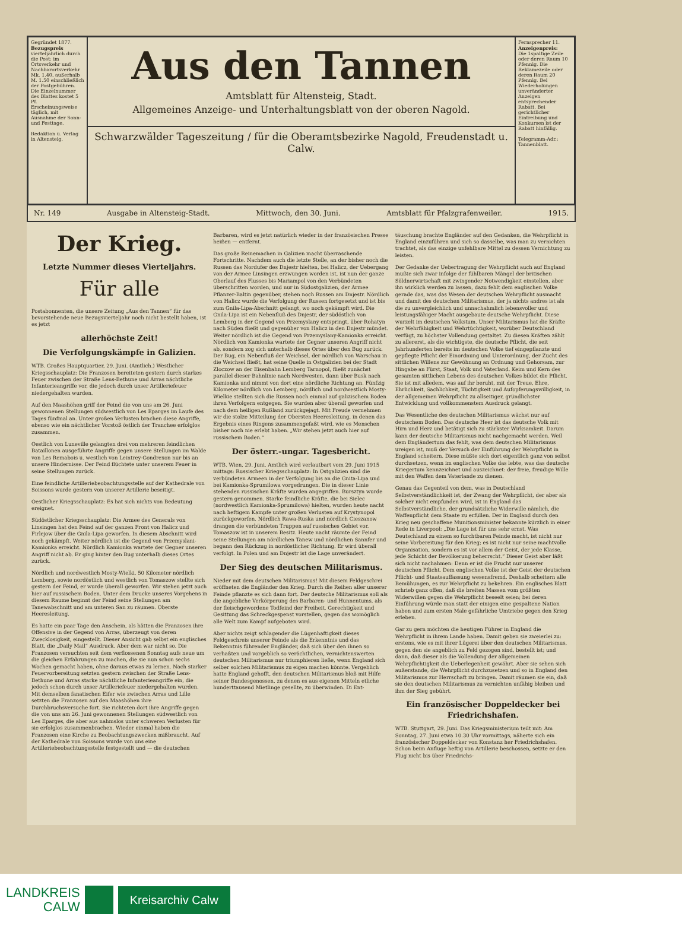Gegründet 1877.
Bezugspreis
vierteljährlich durch die Post: im Ortsverkehr und Nachbarortsverkehr Mk. 1.40, außerhalb M. 1.50 einschließlich der Postgebühren. Die Einzelnummer des Blattes kostet 5 Pf. Erscheinungsweise täglich, mit Ausnahme der Sonn- und Festtage.
Redaktion u. Verlag in Altensteig.
Aus den Tannen
Amtsblatt für Altensteig, Stadt.
Allgemeines Anzeige- und Unterhaltungsblatt von der oberen Nagold.
Schwarzwälder Tageszeitung / für die Oberamtsbezirke Nagold, Freudenstadt u. Calw.
Fernsprecher 11.
Anzeigenpreis:
Die 1spaltige Zeile oder deren Raum 10 Pfennig. Die Reklamezeile oder deren Raum 20 Pfennig. Bei Wiederholungen unveränderter Anzeigen entsprechender Rabatt. Bei gerichtlicher Eintreibung und Konkursen ist der Rabatt hinfällig.
Telegramm-Adr.: Tannenblatt.
Nr. 149 Ausgabe in Altensteig-Stadt. Mittwoch, den 30. Juni. Amtsblatt für Pfalzgrafenweiler. 1915.
Der Krieg.
Letzte Nummer dieses Vierteljahrs.
Für alle
Postabonnenten, die unsere Zeitung „Aus den Tannen“ für das bevorstehende neue Bezugsvierteljahr noch nicht bestellt haben, ist es jetzt
allerhöchste Zeit!
Die Verfolgungskämpfe in Galizien.
WTB. Großes Hauptquartier, 29. Juni. (Amtlich.) Westlicher Kriegsschauplatz: Die Franzosen bereiteten gestern durch starkes Feuer zwischen der Straße Lens-Bethune und Arras nächtliche Infanterieangriffe vor, die jedoch durch unser Artilleriefeuer niedergehalten wurden.
Auf den Maashöhen griff der Feind die von uns am 26. Juni gewonnenen Stellungen südwestlich von Les Eparges im Laufe des Tages fünfmal an. Unter großen Verlusten brachen diese Angriffe, ebenso wie ein nächtlicher Vorstoß östlich der Tranchee erfolglos zusammen.
Oestlich von Luneville gelangten drei von mehreren feindlichen Bataillonen ausgeführte Angriffe gegen unsere Stellungen im Walde von Les Remabois u. westlich von Leintrey-Gondrexon nur bis an unsere Hindernisse. Der Feind flüchtete unter unserem Feuer in seine Stellungen zurück.
Eine feindliche Artilleriebeobachtungsstelle auf der Kathedrale von Soissons wurde gestern von unserer Artillerie beseitigt.
Oestlicher Kriegsschauplatz: Es hat sich nichts von Bedeutung ereignet.
Südöstlicher Kriegsschauplatz: Die Armee des Generals von Linsingen hat den Feind auf der ganzen Front von Halicz und Firlejow über die Gnila-Lipa geworfen. In diesem Abschnitt wird noch gekämpft. Weiter nördlich ist die Gegend von Przemyslani-Kamionka erreicht. Nördlich Kamionka wartete der Gegner unseren Angriff nicht ab. Er ging hinter den Bug unterhalb dieses Ortes zurück.
Nördlich und nordwestlich Mosty-Wielki, 50 Kilometer nördlich Lemberg, sowie nordöstlich und westlich von Tomaszow stellte sich gestern der Feind, er wurde überall geworfen. Wir stehen jetzt auch hier auf russischem Boden. Unter dem Drucke unseres Vorgehens in diesem Raume beginnt der Feind seine Stellungen am Tanewabschnitt und am unteren San zu räumen. Oberste Heeresleitung.
Es hatte ein paar Tage den Anschein, als hätten die Franzosen ihre Offensive in der Gegend von Arras, überzeugt von deren Zwecklosigkeit, eingestellt. Dieser Ansicht gab selbst ein englisches Blatt, die „Daily Mail“ Ausdruck. Aber dem war nicht so. Die Franzosen versuchten seit dem verflossenen Sonntag aufs neue um die gleichen Erfahrungen zu machen, die sie nun schon sechs Wochen gemacht haben, ohne daraus etwas zu lernen. Nach starker Feuervorbereitung setzten gestern zwischen der Straße Lens-Bethune und Arras starke nächtliche Infanterieangriffe ein, die jedoch schon durch unser Artilleriefeuer niedergehalten wurden. Mit demselben fanatischen Eifer wie zwischen Arras und Lille setzten die Franzosen auf den Maashöhen ihre Durchbruchsversuche fort. Sie richteten dort ihre Angriffe gegen die von uns am 26. Juni gewonnenen Stellungen südwestlich von Les Eparges, die aber aus nahmslos unter schweren Verlusten für sie erfolglos zusammenbrachen. Wieder einmal haben die Franzosen eine Kirche zu Beobachtungszwecken mißbraucht. Auf der Kathedrale von Soissons wurde von uns eine Artilleriebeobachtungsstelle festgestellt und — die deutschen
Barbaren, wird es jetzt natürlich wieder in der französischen Presse heißen — entfernt.
Das große Reinemachen in Galizien macht überraschende Fortschritte. Nachdem auch die letzte Stelle, an der bisher noch die Russen das Nordufer des Dnjestr hielten, bei Halicz, der Uebergang von der Armee Linsingen erzwungen worden ist, ist nun der ganze Oberlauf des Flusses bis Mariampol von den Verbündeten überschritten worden, und nur in Südostgalizien, der Armee Pflanzer-Baltin gegenüber, stehen noch Russen am Dnjestr. Nördlich von Halicz wurde die Verfolgung der Russen fortgesetzt und ist bis zum Gnila-Lipa-Abschnitt gelangt, wo noch gekämpft wird. Die Gnila-Lipa ist ein Nebenfluß des Dnjestr, der südöstlich von Lemberg in der Gegend von Przemyslany entspringt, über Rohatyn nach Süden fließt und gegenüber von Halicz in den Dnjestr mündet. Weiter nördlich ist die Gegend von Przemyslany-Kamionka erreicht. Nördlich von Kamionka wartete der Gegner unseren Angriff nicht ab, sondern zog sich unterhalb dieses Ortes über den Bug zurück. Der Bug, ein Nebenfluß der Weichsel, der nördlich von Warschau in die Weichsel fließt, hat seine Quelle in Ostgalizien bei der Stadt Zloczow an der Eisenbahn Lemberg Tarnopol, fließt zunächst parallel dieser Bahnlinie nach Nordwesten, dann über Busk nach Kamionka und nimmt von dort eine nördliche Richtung an. Fünfzig Kilometer nördlich von Lemberg, nördlich und nordwestlich Mosty-Wielkie stellten sich die Russen noch einmal auf galizischem Boden ihren Verfolgern entgegen. Sie wurden aber überall geworfen und nach dem heiligen Rußland zurückgejagt. Mit Freude vernehmen wir die stolze Mitteilung der Obersten Heeresleitung, in denen das Ergebnis eines Ringens zusammengefaßt wird, wie es Menschen bisher noch nie erlebt haben. „Wir stehen jetzt auch hier auf russischem Boden.“
Der österr.-ungar. Tagesbericht.
WTB. Wien, 29. Juni. Amtlich wird verlautbart vom 29. Juni 1915 mittags: Russischer Kriegsschauplatz: In Ostgalizien sind die verbündeten Armeen in der Verfolgung bis an die Gnita-Lipa und bei Kamionka-Sprumilowa vorgedrungen. Die in dieser Linie stehenden russischen Kräfte wurden angegriffen. Bursztyn wurde gestern genommen. Starke feindliche Kräfte, die bei Sielec (nordwestlich Kamionka-Sprumilowa) hielten, wurden heute nacht nach heftigem Kampfe unter großen Verlusten auf Krystynopol zurückgeworfen. Nördlich Rawa-Ruska und nördlich Cieszanow drangen die verbündeten Truppen auf russisches Gebiet vor. Tomaszow ist in unserem Besitz. Heute nacht räumte der Feind seine Stellungen am nördlichen Tanew und nördlichen Sannfer und begann den Rückzug in nordöstlicher Richtung. Er wird überall verfolgt. In Polen und am Dnjestr ist die Lage unverändert.
Der Sieg des deutschen Militarismus.
Nieder mit dem deutschen Militarismus! Mit diesem Feldgeschrei eröffneten die Engländer den Krieg. Durch die Reihen aller unserer Feinde pflanzte es sich dann fort. Der deutsche Militarismus soll als die angebliche Verkörperung des Barbaren- und Hunnentums, als der fleischgewordene Todfeind der Freiheit, Gerechtigkeit und Gesittung das Schreckgespenst vorstellen, gegen das womöglich alle Welt zum Kampf aufgeboten wird.
Aber nichts zeigt schlagender die Lügenhaftigkeit dieses Feldgeschreis unserer Feinde als die Erkenntnis und das Bekenntnis führender Engländer, daß sich über den ihnen so verhaßten und vorgeblich so verächtlichen, vernichtenswerten deutschen Militarismus nur triumphieren ließe, wenn England sich selber solchen Militarismus zu eigen machen könnte. Vergeblich hatte England gehofft, den deutschen Militarismus bloß mit Hilfe seiner Bundesgenossen, zu denen es aus eigenen Mitteln etliche hunderttausend Mietlinge gesellte, zu überwinden. Di Ent-
täuschung brachte Engländer auf den Gedanken, die Wehrpflicht in England einzuführen und sich so dasselbe, was man zu vernichten trachtet, als das einzige unfehlbare Mittel zu dessen Vernichtung zu leisten.
Der Gedanke der Uebertragung der Wehrpflicht auch auf England mußte sich zwar infolge der fühlbaren Mängel der britischen Söldnerwirtschaft mit zwingender Notwendigkeit einstellen, aber ihn wirklich werden zu lassen, dazu fehlt dem englischen Volke gerade das, was das Wesen der deutschen Wehrpflicht ausmacht und damit des deutschen Militarismus, der ja nichts andres ist als die zu unvergleichlich und unnachahmlich lebensvoller und leistungsfähiger Macht ausgebaute deutsche Wehrpflicht. Diese wurzelt im deutschen Volkstum. Unser Militarismus hat die Kräfte der Wehrfähigkeit und Wehrtüchtigkeit, worüber Deutschland verfügt, zu höchster Vollendung gestaltet. Zu diesen Kräften zählt zu allererst, als die wichtigste, die deutsche Pflicht, die seit Jahrhunderten bereits im deutschen Volke tief eingepflanzte und gepflegte Pflicht der Einordnung und Unterordnung, der Zucht des sittlichen Willens zur Gewöhnung an Ordnung und Gehorsam, zur Hingabe an Fürst, Staat, Volk und Vaterland. Keim und Kern des gesamten sittlichen Lebens des deutschen Volkes bildet die Pflicht. Sie ist mit alledem, was auf ihr beruht, mit der Treue, Ehre, Ehrlichkeit, Sachlichkeit, Tüchtigkeit und Aufopferungswilligkeit, in der allgemeinen Wehrpflicht zu allseitiger, gründlichster Entwicklung und vollkommenstem Ausdruck gelangt.
Das Wesentliche des deutschen Militarismus wächst nur auf deutschem Boden. Das deutsche Heer ist das deutsche Volk mit Hirn und Herz und betätigt sich zu stärkster Wirksamkeit. Darum kann der deutsche Militarismus nicht nachgemacht werden. Weil dem Engländertum das fehlt, was dem deutschen Militarismus ureigen ist, muß der Versuch der Einführung der Wehrpflicht in England scheitern. Diese müßte sich dort eigentlich ganz von selbst durchsetzen, wenn im englischen Volke das lebte, was das deutsche Kriegertum kennzeichnet und auszeichnet: der freie, freudige Wille mit den Waffen dem Vaterlande zu dienen.
Genau das Gegenteil von dem, was in Deutschland Selbstverständlichkeit ist, der Zwang der Wehrpflicht, der aber als solcher nicht empfunden wird, ist in England das Selbstverständliche, der grundsätzliche Widerwille nämlich, die Waffenpflicht dem Staate zu erfüllen. Der in England durch den Krieg neu geschaffene Munitionsminister bekannte kürzlich in einer Rede in Liverpool: „Die Lage ist für uns sehr ernst. Was Deutschland zu einem so furchtbaren Feinde macht, ist nicht nur seine Vorbereitung für den Krieg; es ist nicht nur seine machtvolle Organisation, sondern es ist vor allem der Geist, der jede Klasse, jede Schicht der Bevölkerung beherrscht.“ Dieser Geist aber läßt sich nicht nachahmen: Denn er ist die Frucht nur unserer deutschen Pflicht. Dem englischen Volke ist der Geist der deutschen Pflicht- und Staatsauffassung wesensfremd. Deshalb scheitern alle Bemühungen, es zur Wehrpflicht zu bekehren. Ein englisches Blatt schrieb ganz offen, daß die breiten Massen vom größten Widerwillen gegen die Wehrpflicht beseelt seien; bei deren Einführung würde man statt der einigen eine gespaltene Nation haben und zum ersten Male gefährliche Umtriebe gegen den Krieg erleben.
Gar zu gern möchten die heutigen Führer in England die Wehrpflicht in ihrem Lande haben. Damit geben sie zweierlei zu: erstens, wie es mit ihrer Lügerei über den deutschen Militarismus, gegen den sie angeblich zu Feld gezogen sind, bestellt ist; und dann, daß dieser als die Vollendung der allgemeinen Wehrpflichtigkeit die Ueberlegenheit gewährt. Aber sie sehen sich außerstande, die Wehrpflicht durchzusetzen und so in England den Militarismus zur Herrschaft zu bringen. Damit räumen sie ein, daß sie den deutschen Militarismus zu vernichten unfähig bleiben und ihm der Sieg gebührt.
Ein französischer Doppeldecker bei Friedrichshafen.
WTB. Stuttgart, 29. Juni. Das Kriegsministerium teilt mit: Am Sonntag, 27. Juni etwa 10.30 Uhr vormittags, näherte sich ein französischer Doppeldecker von Konstanz her Friedrichshafen. Schon beim Anfluge heftig von Artillerie beschossen, setzte er den Flug nicht bis über Friedrichs-
LANDKREIS
CALW
Kreisarchiv Calw